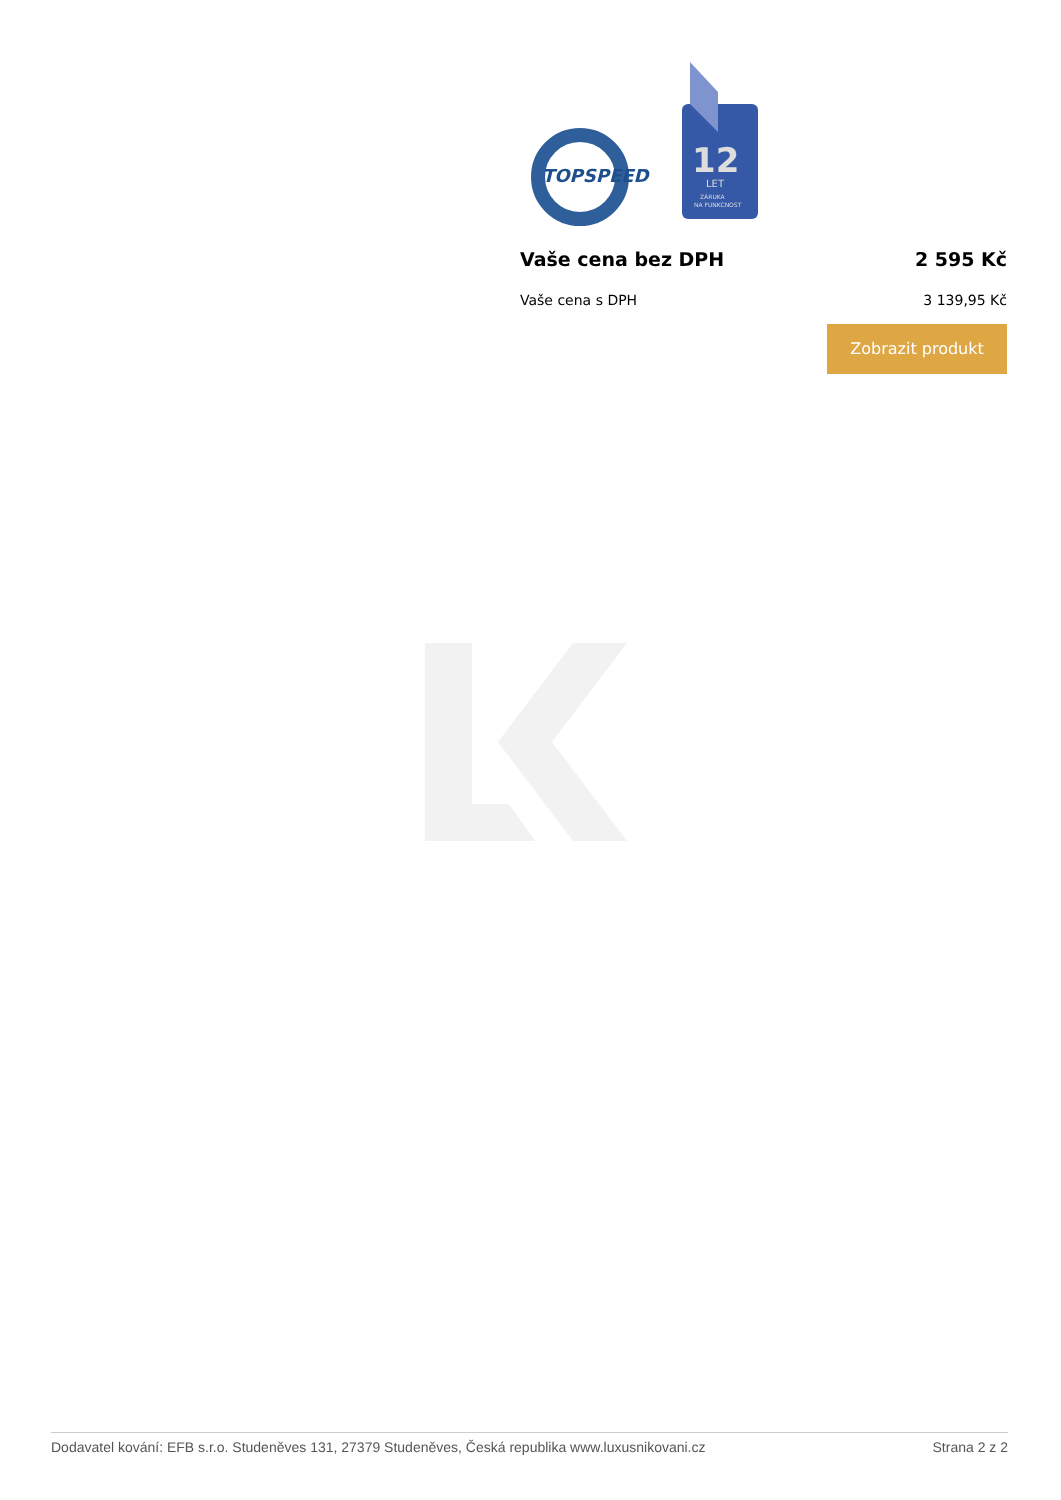TOPSPEED
12
LET
ZÁRUKA
NA FUNKCNOST
Vaše cena bez DPH 2 595 Kč
Vaše cena s DPH 3 139,95 Kč
Zobrazit produkt
Dodavatel kování: EFB s.r.o. Studeněves 131, 27379 Studeněves, Česká republika www.luxusnikovani.cz Strana 2 z 2